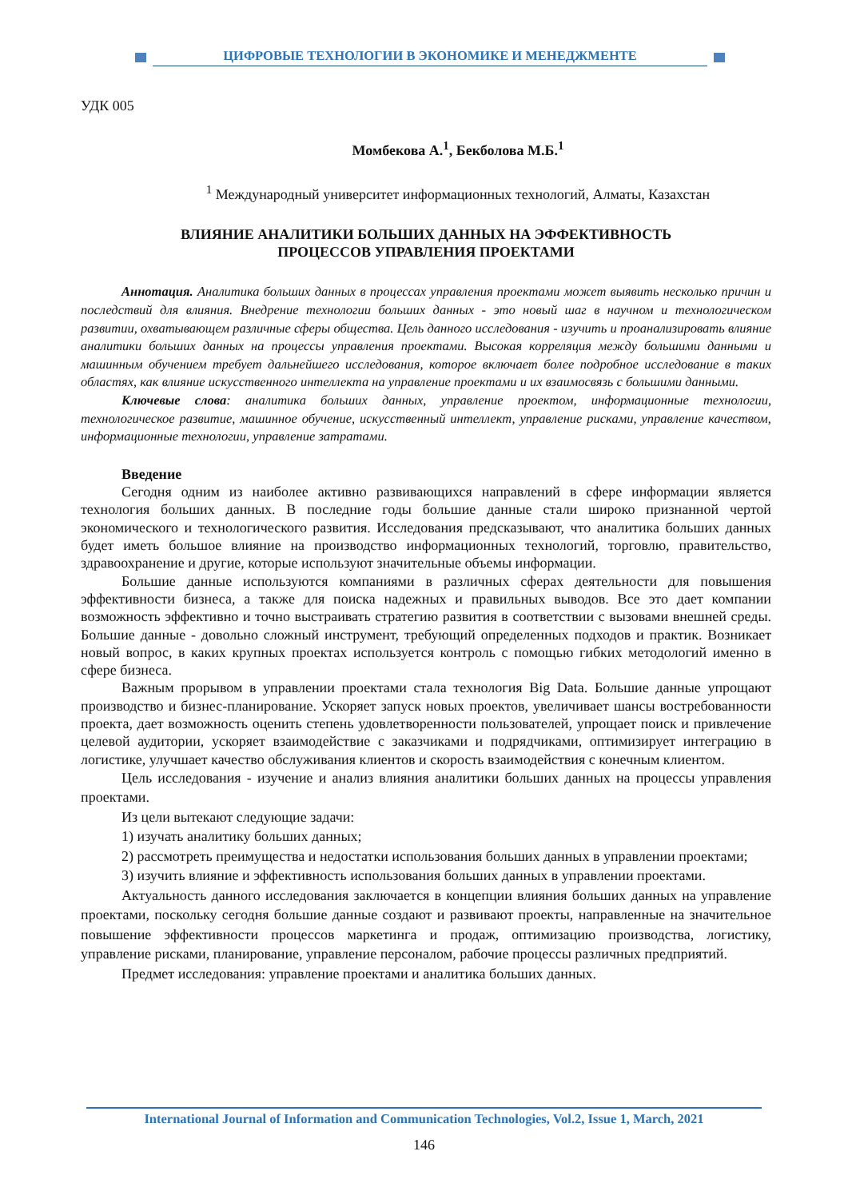ЦИФРОВЫЕ ТЕХНОЛОГИИ В ЭКОНОМИКЕ И МЕНЕДЖМЕНТЕ
УДК 005
Момбекова А.<sup>1</sup>, Бекболова М.Б.<sup>1</sup>
<sup>1</sup> Международный университет информационных технологий, Алматы, Казахстан
ВЛИЯНИЕ АНАЛИТИКИ БОЛЬШИХ ДАННЫХ НА ЭФФЕКТИВНОСТЬ
ПРОЦЕССОВ УПРАВЛЕНИЯ ПРОЕКТАМИ
Аннотация. Аналитика больших данных в процессах управления проектами может выявить несколько причин и последствий для влияния. Внедрение технологии больших данных - это новый шаг в научном и технологическом развитии, охватывающем различные сферы общества. Цель данного исследования - изучить и проанализировать влияние аналитики больших данных на процессы управления проектами. Высокая корреляция между большими данными и машинным обучением требует дальнейшего исследования, которое включает более подробное исследование в таких областях, как влияние искусственного интеллекта на управление проектами и их взаимосвязь с большими данными.
Ключевые слова: аналитика больших данных, управление проектом, информационные технологии, технологическое развитие, машинное обучение, искусственный интеллект, управление рисками, управление качеством, информационные технологии, управление затратами.
Введение
Сегодня одним из наиболее активно развивающихся направлений в сфере информации является технология больших данных. В последние годы большие данные стали широко признанной чертой экономического и технологического развития. Исследования предсказывают, что аналитика больших данных будет иметь большое влияние на производство информационных технологий, торговлю, правительство, здравоохранение и другие, которые используют значительные объемы информации.
Большие данные используются компаниями в различных сферах деятельности для повышения эффективности бизнеса, а также для поиска надежных и правильных выводов. Все это дает компании возможность эффективно и точно выстраивать стратегию развития в соответствии с вызовами внешней среды. Большие данные - довольно сложный инструмент, требующий определенных подходов и практик. Возникает новый вопрос, в каких крупных проектах используется контроль с помощью гибких методологий именно в сфере бизнеса.
Важным прорывом в управлении проектами стала технология Big Data. Большие данные упрощают производство и бизнес-планирование. Ускоряет запуск новых проектов, увеличивает шансы востребованности проекта, дает возможность оценить степень удовлетворенности пользователей, упрощает поиск и привлечение целевой аудитории, ускоряет взаимодействие с заказчиками и подрядчиками, оптимизирует интеграцию в логистике, улучшает качество обслуживания клиентов и скорость взаимодействия с конечным клиентом.
Цель исследования - изучение и анализ влияния аналитики больших данных на процессы управления проектами.
Из цели вытекают следующие задачи:
1) изучать аналитику больших данных;
2) рассмотреть преимущества и недостатки использования больших данных в управлении проектами;
3) изучить влияние и эффективность использования больших данных в управлении проектами.
Актуальность данного исследования заключается в концепции влияния больших данных на управление проектами, поскольку сегодня большие данные создают и развивают проекты, направленные на значительное повышение эффективности процессов маркетинга и продаж, оптимизацию производства, логистику, управление рисками, планирование, управление персоналом, рабочие процессы различных предприятий.
Предмет исследования: управление проектами и аналитика больших данных.
International Journal of Information and Communication Technologies, Vol.2, Issue 1, March, 2021
146